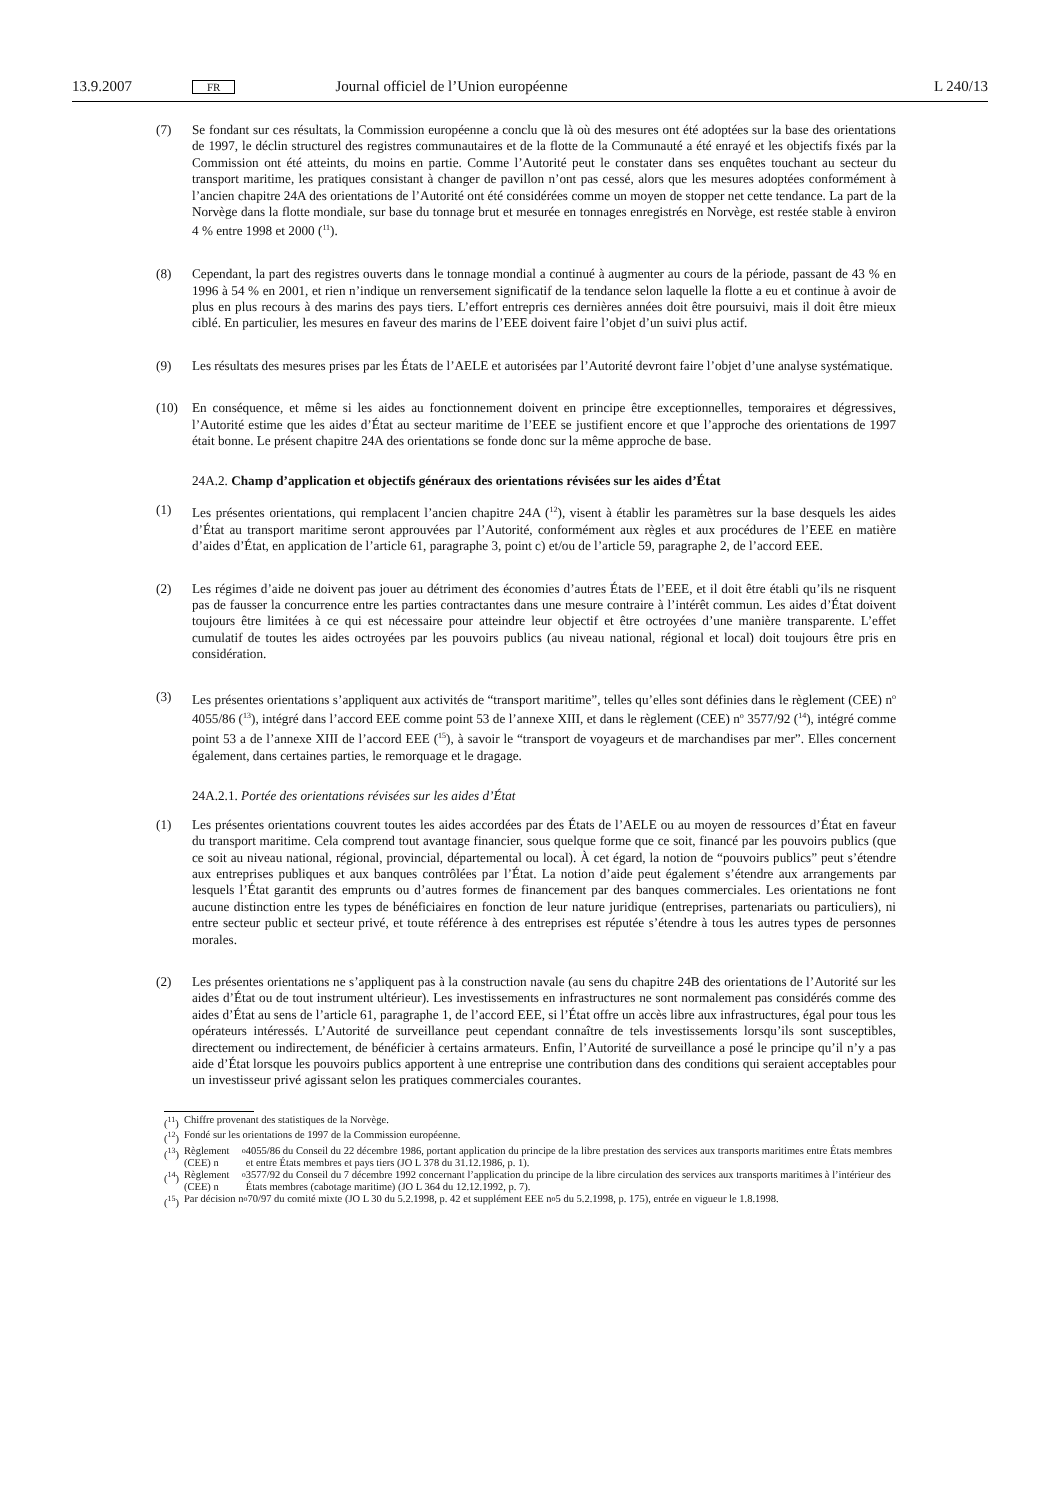13.9.2007 FR Journal officiel de l’Union européenne L 240/13
(7) Se fondant sur ces résultats, la Commission européenne a conclu que là où des mesures ont été adoptées sur la base des orientations de 1997, le déclin structurel des registres communautaires et de la flotte de la Communauté a été enrayé et les objectifs fixés par la Commission ont été atteints, du moins en partie. Comme l’Autorité peut le constater dans ses enquêtes touchant au secteur du transport maritime, les pratiques consistant à changer de pavillon n’ont pas cessé, alors que les mesures adoptées conformément à l’ancien chapitre 24A des orientations de l’Autorité ont été considérées comme un moyen de stopper net cette tendance. La part de la Norvège dans la flotte mondiale, sur base du tonnage brut et mesurée en tonnages enregistrés en Norvège, est restée stable à environ 4 % entre 1998 et 2000 (<sup>11</sup>).
(8) Cependant, la part des registres ouverts dans le tonnage mondial a continué à augmenter au cours de la période, passant de 43 % en 1996 à 54 % en 2001, et rien n’indique un renversement significatif de la tendance selon laquelle la flotte a eu et continue à avoir de plus en plus recours à des marins des pays tiers. L’effort entrepris ces dernières années doit être poursuivi, mais il doit être mieux ciblé. En particulier, les mesures en faveur des marins de l’EEE doivent faire l’objet d’un suivi plus actif.
(9) Les résultats des mesures prises par les États de l’AELE et autorisées par l’Autorité devront faire l’objet d’une analyse systématique.
(10) En conséquence, et même si les aides au fonctionnement doivent en principe être exceptionnelles, temporaires et dégressives, l’Autorité estime que les aides d’État au secteur maritime de l’EEE se justifient encore et que l’approche des orientations de 1997 était bonne. Le présent chapitre 24A des orientations se fonde donc sur la même approche de base.
24A.2. Champ d’application et objectifs généraux des orientations révisées sur les aides d’État
(1) Les présentes orientations, qui remplacent l’ancien chapitre 24A (<sup>12</sup>), visent à établir les paramètres sur la base desquels les aides d’État au transport maritime seront approuvées par l’Autorité, conformément aux règles et aux procédures de l’EEE en matière d’aides d’État, en application de l’article 61, paragraphe 3, point c) et/ou de l’article 59, paragraphe 2, de l’accord EEE.
(2) Les régimes d’aide ne doivent pas jouer au détriment des économies d’autres États de l’EEE, et il doit être établi qu’ils ne risquent pas de fausser la concurrence entre les parties contractantes dans une mesure contraire à l’intérêt commun. Les aides d’État doivent toujours être limitées à ce qui est nécessaire pour atteindre leur objectif et être octroyées d’une manière transparente. L’effet cumulatif de toutes les aides octroyées par les pouvoirs publics (au niveau national, régional et local) doit toujours être pris en considération.
(3) Les présentes orientations s’appliquent aux activités de “transport maritime”, telles qu’elles sont définies dans le règlement (CEE) n<sup>o</sup> 4055/86 (<sup>13</sup>), intégré dans l’accord EEE comme point 53 de l’annexe XIII, et dans le règlement (CEE) n<sup>o</sup> 3577/92 (<sup>14</sup>), intégré comme point 53 a de l’annexe XIII de l’accord EEE (<sup>15</sup>), à savoir le “transport de voyageurs et de marchandises par mer”. Elles concernent également, dans certaines parties, le remorquage et le dragage.
24A.2.1. Portée des orientations révisées sur les aides d’État
(1) Les présentes orientations couvrent toutes les aides accordées par des États de l’AELE ou au moyen de ressources d’État en faveur du transport maritime. Cela comprend tout avantage financier, sous quelque forme que ce soit, financé par les pouvoirs publics (que ce soit au niveau national, régional, provincial, départemental ou local). À cet égard, la notion de “pouvoirs publics” peut s’étendre aux entreprises publiques et aux banques contrôlées par l’État. La notion d’aide peut également s’étendre aux arrangements par lesquels l’État garantit des emprunts ou d’autres formes de financement par des banques commerciales. Les orientations ne font aucune distinction entre les types de bénéficiaires en fonction de leur nature juridique (entreprises, partenariats ou particuliers), ni entre secteur public et secteur privé, et toute référence à des entreprises est réputée s’étendre à tous les autres types de personnes morales.
(2) Les présentes orientations ne s’appliquent pas à la construction navale (au sens du chapitre 24B des orientations de l’Autorité sur les aides d’État ou de tout instrument ultérieur). Les investissements en infrastructures ne sont normalement pas considérés comme des aides d’État au sens de l’article 61, paragraphe 1, de l’accord EEE, si l’État offre un accès libre aux infrastructures, égal pour tous les opérateurs intéressés. L’Autorité de surveillance peut cependant connaître de tels investissements lorsqu’ils sont susceptibles, directement ou indirectement, de bénéficier à certains armateurs. Enfin, l’Autorité de surveillance a posé le principe qu’il n’y a pas aide d’État lorsque les pouvoirs publics apportent à une entreprise une contribution dans des conditions qui seraient acceptables pour un investisseur privé agissant selon les pratiques commerciales courantes.
(<sup>11</sup>) Chiffre provenant des statistiques de la Norvège.
(<sup>12</sup>) Fondé sur les orientations de 1997 de la Commission européenne.
(<sup>13</sup>) Règlement (CEE) n<sup>o</sup> 4055/86 du Conseil du 22 décembre 1986, portant application du principe de la libre prestation des services aux transports maritimes entre États membres et entre États membres et pays tiers (JO L 378 du 31.12.1986, p. 1).
(<sup>14</sup>) Règlement (CEE) n<sup>o</sup> 3577/92 du Conseil du 7 décembre 1992 concernant l’application du principe de la libre circulation des services aux transports maritimes à l’intérieur des États membres (cabotage maritime) (JO L 364 du 12.12.1992, p. 7).
(<sup>15</sup>) Par décision n<sup>o</sup> 70/97 du comité mixte (JO L 30 du 5.2.1998, p. 42 et supplément EEE n<sup>o</sup> 5 du 5.2.1998, p. 175), entrée en vigueur le 1.8.1998.